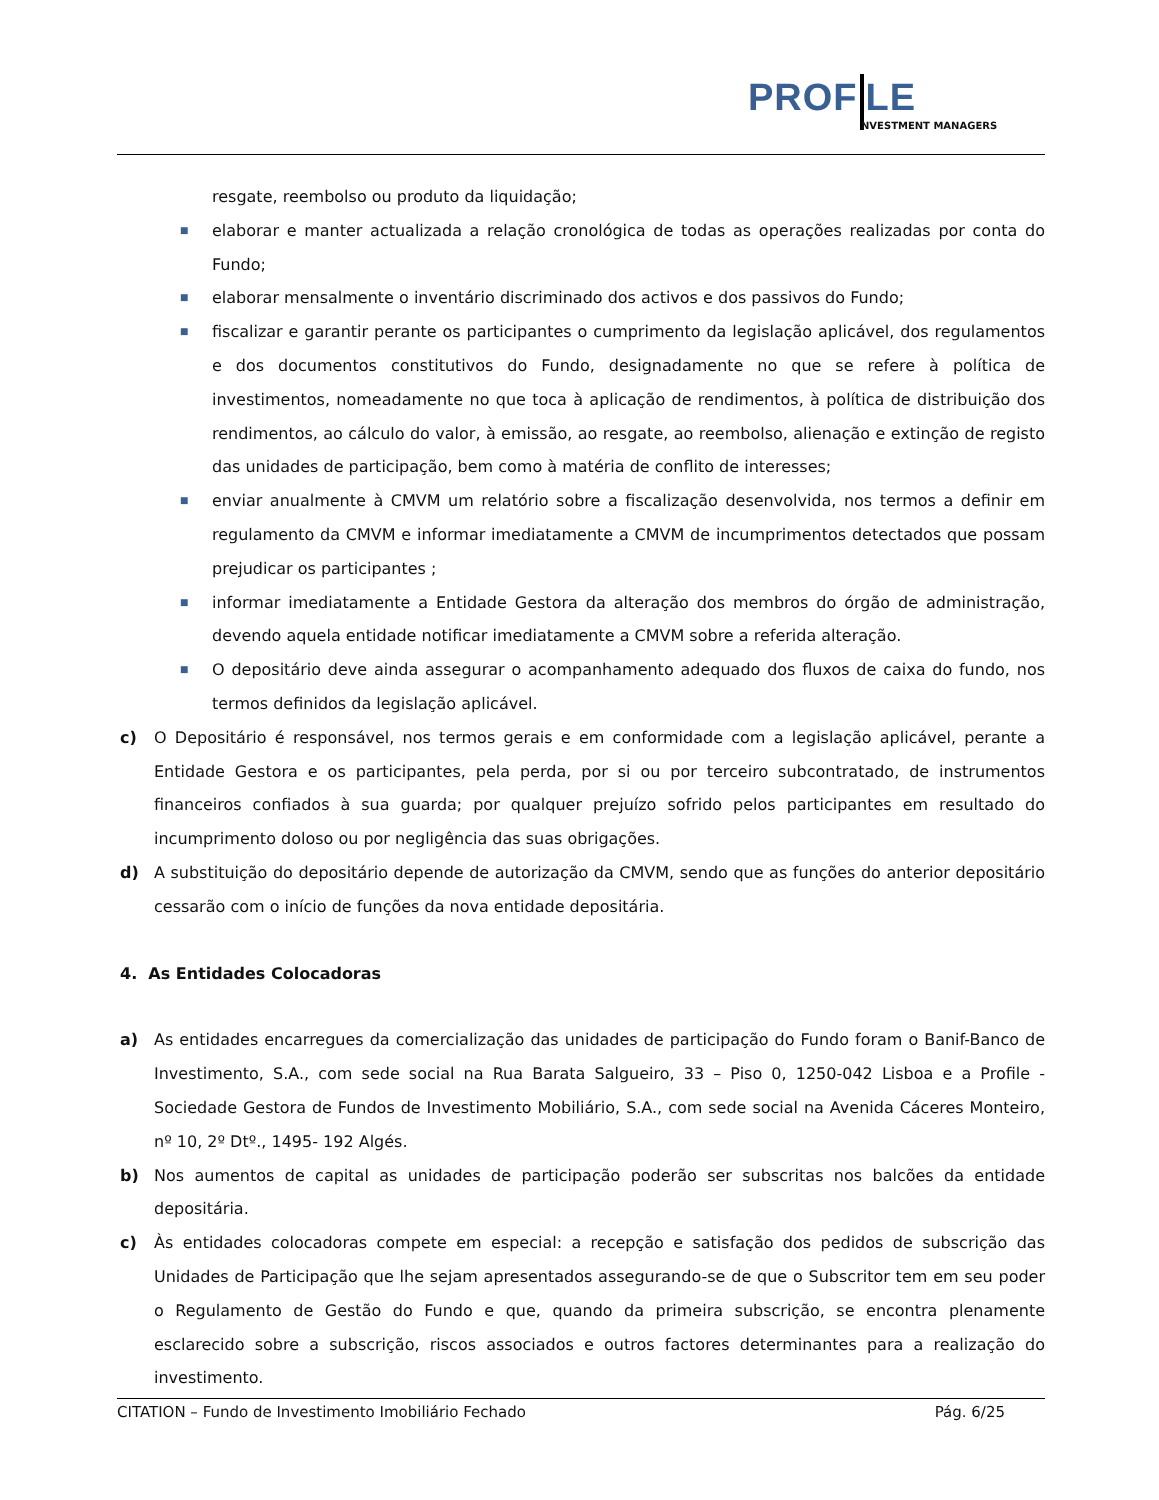PROF LE
NVESTMENT MANAGERS
resgate, reembolso ou produto da liquidação;
■
elaborar e manter actualizada a relação cronológica de todas as operações realizadas por conta do Fundo;
■
elaborar mensalmente o inventário discriminado dos activos e dos passivos do Fundo;
■
fiscalizar e garantir perante os participantes o cumprimento da legislação aplicável, dos regulamentos e dos documentos constitutivos do Fundo, designadamente no que se refere à política de investimentos, nomeadamente no que toca à aplicação de rendimentos, à política de distribuição dos rendimentos, ao cálculo do valor, à emissão, ao resgate, ao reembolso, alienação e extinção de registo das unidades de participação, bem como à matéria de conflito de interesses;
■
enviar anualmente à CMVM um relatório sobre a fiscalização desenvolvida, nos termos a definir em regulamento da CMVM e informar imediatamente a CMVM de incumprimentos detectados que possam prejudicar os participantes ;
■
informar imediatamente a Entidade Gestora da alteração dos membros do órgão de administração, devendo aquela entidade notificar imediatamente a CMVM sobre a referida alteração.
■
O depositário deve ainda assegurar o acompanhamento adequado dos fluxos de caixa do fundo, nos termos definidos da legislação aplicável.
c) O Depositário é responsável, nos termos gerais e em conformidade com a legislação aplicável, perante a Entidade Gestora e os participantes, pela perda, por si ou por terceiro subcontratado, de instrumentos financeiros confiados à sua guarda; por qualquer prejuízo sofrido pelos participantes em resultado do incumprimento doloso ou por negligência das suas obrigações.
d) A substituição do depositário depende de autorização da CMVM, sendo que as funções do anterior depositário cessarão com o início de funções da nova entidade depositária.
4. As Entidades Colocadoras
a) As entidades encarregues da comercialização das unidades de participação do Fundo foram o Banif-Banco de Investimento, S.A., com sede social na Rua Barata Salgueiro, 33 – Piso 0, 1250-042 Lisboa e a Profile - Sociedade Gestora de Fundos de Investimento Mobiliário, S.A., com sede social na Avenida Cáceres Monteiro, nº 10, 2º Dtº., 1495- 192 Algés.
b) Nos aumentos de capital as unidades de participação poderão ser subscritas nos balcões da entidade depositária.
c) Às entidades colocadoras compete em especial: a recepção e satisfação dos pedidos de subscrição das Unidades de Participação que lhe sejam apresentados assegurando-se de que o Subscritor tem em seu poder o Regulamento de Gestão do Fundo e que, quando da primeira subscrição, se encontra plenamente esclarecido sobre a subscrição, riscos associados e outros factores determinantes para a realização do investimento.
CITATION – Fundo de Investimento Imobiliário Fechado Pág. 6/25